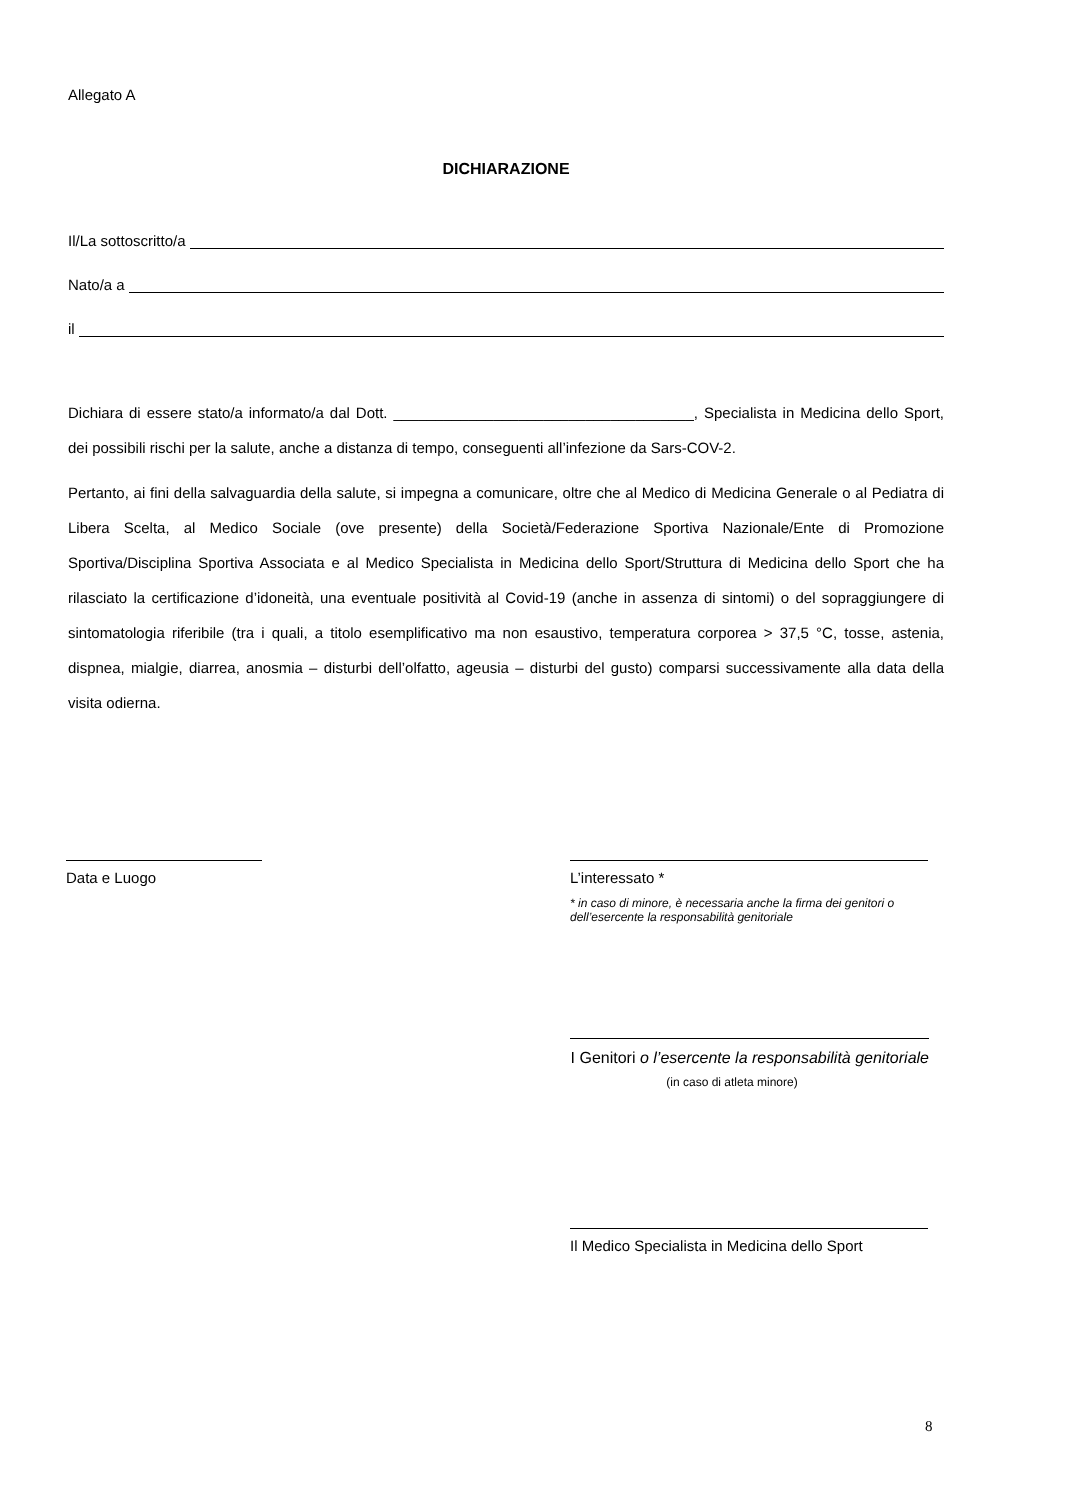Allegato A
DICHIARAZIONE
Il/La sottoscritto/a
Nato/a a
il
Dichiara di essere stato/a informato/a dal Dott. ____________________________________, Specialista in Medicina dello Sport, dei possibili rischi per la salute, anche a distanza di tempo, conseguenti all’infezione da Sars-COV-2.
Pertanto, ai fini della salvaguardia della salute, si impegna a comunicare, oltre che al Medico di Medicina Generale o al Pediatra di Libera Scelta, al Medico Sociale (ove presente) della Società/Federazione Sportiva Nazionale/Ente di Promozione Sportiva/Disciplina Sportiva Associata e al Medico Specialista in Medicina dello Sport/Struttura di Medicina dello Sport che ha rilasciato la certificazione d’idoneità, una eventuale positività al Covid-19 (anche in assenza di sintomi) o del sopraggiungere di sintomatologia riferibile (tra i quali, a titolo esemplificativo ma non esaustivo, temperatura corporea > 37,5 °C, tosse, astenia, dispnea, mialgie, diarrea, anosmia – disturbi dell’olfatto, ageusia – disturbi del gusto) comparsi successivamente alla data della visita odierna.
Data e Luogo
L’interessato *
* in caso di minore, è necessaria anche la firma dei genitori o dell’esercente la responsabilità genitoriale
I Genitori o l’esercente la responsabilità genitoriale
(in caso di atleta minore)
Il Medico Specialista in Medicina dello Sport
8